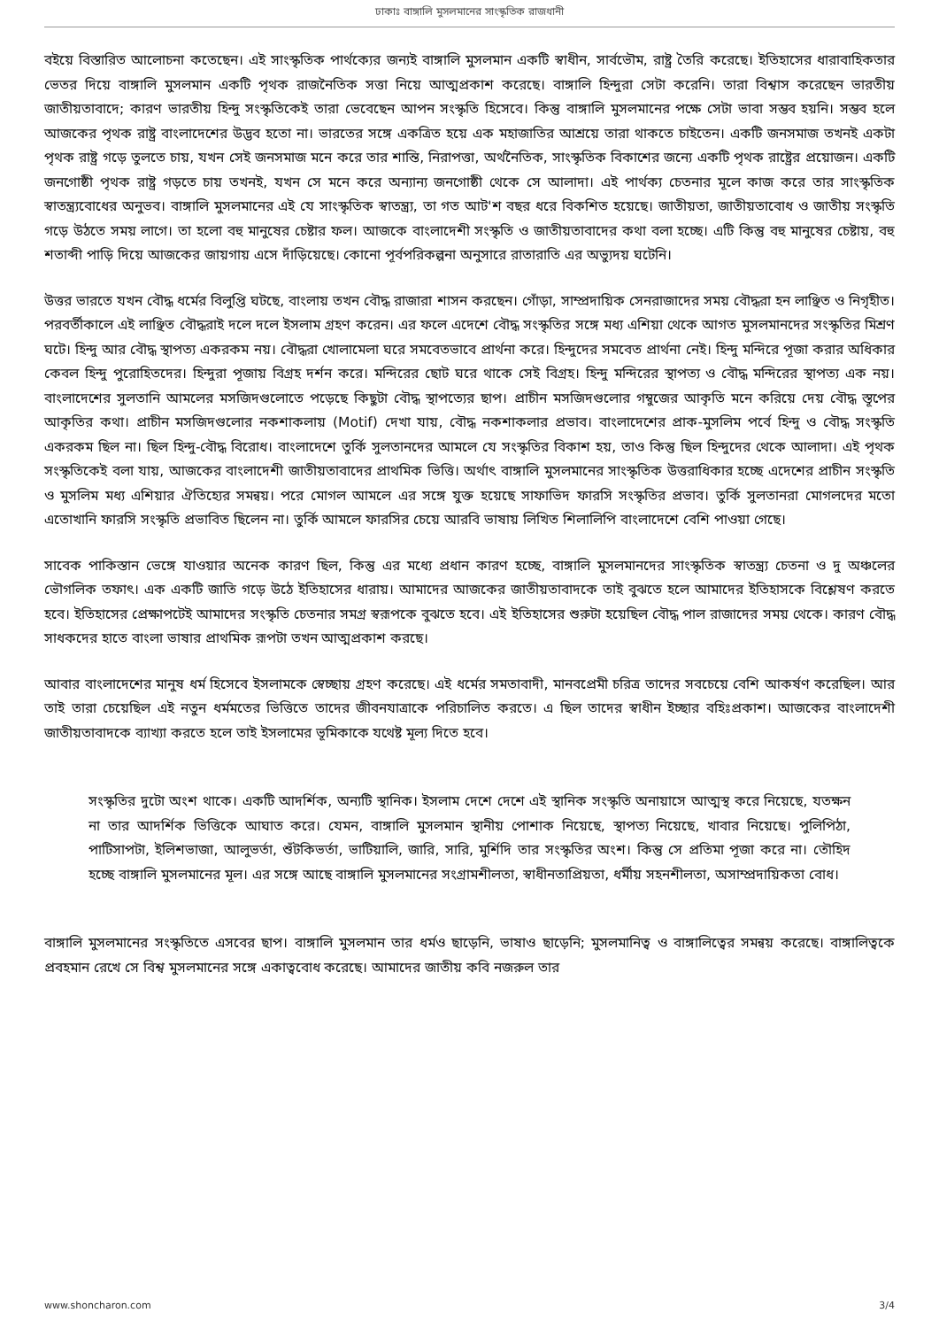ঢাকাঃ বাঙ্গালি মুসলমানের সাংস্কৃতিক রাজধানী
বইয়ে বিস্তারিত আলোচনা কতেছেন। এই সাংস্কৃতিক পার্থক্যের জন্যই বাঙ্গালি মুসলমান একটি স্বাধীন, সার্বভৌম, রাষ্ট্র তৈরি করেছে। ইতিহাসের ধারাবাহিকতার ভেতর দিয়ে বাঙ্গালি মুসলমান একটি পৃথক রাজনৈতিক সত্তা নিয়ে আত্মপ্রকাশ করেছে। বাঙ্গালি হিন্দুরা সেটা করেনি। তারা বিশ্বাস করেছেন ভারতীয় জাতীয়তাবাদে; কারণ ভারতীয় হিন্দু সংস্কৃতিকেই তারা ভেবেছেন আপন সংস্কৃতি হিসেবে। কিন্তু বাঙ্গালি মুসলমানের পক্ষে সেটা ভাবা সম্ভব হয়নি। সম্ভব হলে আজকের পৃথক রাষ্ট্র বাংলাদেশের উদ্ভব হতো না। ভারতের সঙ্গে একত্রিত হয়ে এক মহাজাতির আশ্রয়ে তারা থাকতে চাইতেন। একটি জনসমাজ তখনই একটা পৃথক রাষ্ট্র গড়ে তুলতে চায়, যখন সেই জনসমাজ মনে করে তার শান্তি, নিরাপত্তা, অর্থনৈতিক, সাংস্কৃতিক বিকাশের জন্যে একটি পৃথক রাষ্ট্রের প্রয়োজন। একটি জনগোষ্ঠী পৃথক রাষ্ট্র গড়তে চায় তখনই, যখন সে মনে করে অন্যান্য জনগোষ্ঠী থেকে সে আলাদা। এই পার্থক্য চেতনার মূলে কাজ করে তার সাংস্কৃতিক স্বাতন্ত্র্যবোধের অনুভব। বাঙ্গালি মুসলমানের এই যে সাংস্কৃতিক স্বাতন্ত্র্য, তা গত আট'শ বছর ধরে বিকশিত হয়েছে। জাতীয়তা, জাতীয়তাবোধ ও জাতীয় সংস্কৃতি গড়ে উঠতে সময় লাগে। তা হলো বহু মানুষের চেষ্টার ফল। আজকে বাংলাদেশী সংস্কৃতি ও জাতীয়তাবাদের কথা বলা হচ্ছে। এটি কিন্তু বহু মানুষের চেষ্টায়, বহু শতাব্দী পাড়ি দিয়ে আজকের জায়গায় এসে দাঁড়িয়েছে। কোনো পূর্বপরিকল্পনা অনুসারে রাতারাতি এর অভ্যুদয় ঘটেনি।
উত্তর ভারতে যখন বৌদ্ধ ধর্মের বিলুপ্তি ঘটছে, বাংলায় তখন বৌদ্ধ রাজারা শাসন করছেন। গোঁড়া, সাম্প্রদায়িক সেনরাজাদের সময় বৌদ্ধরা হন লাঞ্ছিত ও নিগৃহীত। পরবর্তীকালে এই লাঞ্ছিত বৌদ্ধরাই দলে দলে ইসলাম গ্রহণ করেন। এর ফলে এদেশে বৌদ্ধ সংস্কৃতির সঙ্গে মধ্য এশিয়া থেকে আগত মুসলমানদের সংস্কৃতির মিশ্রণ ঘটে। হিন্দু আর বৌদ্ধ স্থাপত্য একরকম নয়। বৌদ্ধরা খোলামেলা ঘরে সমবেতভাবে প্রার্থনা করে। হিন্দুদের সমবেত প্রার্থনা নেই। হিন্দু মন্দিরে পূজা করার অধিকার কেবল হিন্দু পুরোহিতদের। হিন্দুরা পূজায় বিগ্রহ দর্শন করে। মন্দিরের ছোট ঘরে থাকে সেই বিগ্রহ। হিন্দু মন্দিরের স্থাপত্য ও বৌদ্ধ মন্দিরের স্থাপত্য এক নয়। বাংলাদেশের সুলতানি আমলের মসজিদগুলোতে পড়েছে কিছুটা বৌদ্ধ স্থাপত্যের ছাপ। প্রাচীন মসজিদগুলোর গম্বুজের আকৃতি মনে করিয়ে দেয় বৌদ্ধ স্তূপের আকৃতির কথা। প্রাচীন মসজিদগুলোর নকশাকলায় (Motif) দেখা যায়, বৌদ্ধ নকশাকলার প্রভাব। বাংলাদেশের প্রাক-মুসলিম পর্বে হিন্দু ও বৌদ্ধ সংস্কৃতি একরকম ছিল না। ছিল হিন্দু-বৌদ্ধ বিরোধ। বাংলাদেশে তুর্কি সুলতানদের আমলে যে সংস্কৃতির বিকাশ হয়, তাও কিন্তু ছিল হিন্দুদের থেকে আলাদা। এই পৃথক সংস্কৃতিকেই বলা যায়, আজকের বাংলাদেশী জাতীয়তাবাদের প্রাথমিক ভিত্তি। অর্থাৎ বাঙ্গালি মুসলমানের সাংস্কৃতিক উত্তরাধিকার হচ্ছে এদেশের প্রাচীন সংস্কৃতি ও মুসলিম মধ্য এশিয়ার ঐতিহ্যের সমন্বয়। পরে মোগল আমলে এর সঙ্গে যুক্ত হয়েছে সাফাভিদ ফারসি সংস্কৃতির প্রভাব। তুর্কি সুলতানরা মোগলদের মতো এতোখানি ফারসি সংস্কৃতি প্রভাবিত ছিলেন না। তুর্কি আমলে ফারসির চেয়ে আরবি ভাষায় লিখিত শিলালিপি বাংলাদেশে বেশি পাওয়া গেছে।
সাবেক পাকিস্তান ভেঙ্গে যাওয়ার অনেক কারণ ছিল, কিন্তু এর মধ্যে প্রধান কারণ হচ্ছে, বাঙ্গালি মুসলমানদের সাংস্কৃতিক স্বাতন্ত্র্য চেতনা ও দু অঞ্চলের ভৌগলিক তফাৎ। এক একটি জাতি গড়ে উঠে ইতিহাসের ধারায়। আমাদের আজকের জাতীয়তাবাদকে তাই বুঝতে হলে আমাদের ইতিহাসকে বিশ্লেষণ করতে হবে। ইতিহাসের প্রেক্ষাপটেই আমাদের সংস্কৃতি চেতনার সমগ্র স্বরূপকে বুঝতে হবে। এই ইতিহাসের শুরুটা হয়েছিল বৌদ্ধ পাল রাজাদের সময় থেকে। কারণ বৌদ্ধ সাধকদের হাতে বাংলা ভাষার প্রাথমিক রূপটা তখন আত্মপ্রকাশ করছে।
আবার বাংলাদেশের মানুষ ধর্ম হিসেবে ইসলামকে স্বেচ্ছায় গ্রহণ করেছে। এই ধর্মের সমতাবাদী, মানবপ্রেমী চরিত্র তাদের সবচেয়ে বেশি আকর্ষণ করেছিল। আর তাই তারা চেয়েছিল এই নতুন ধর্মমতের ভিত্তিতে তাদের জীবনযাত্রাকে পরিচালিত করতে। এ ছিল তাদের স্বাধীন ইচ্ছার বহিঃপ্রকাশ। আজকের বাংলাদেশী জাতীয়তাবাদকে ব্যাখ্যা করতে হলে তাই ইসলামের ভূমিকাকে যথেষ্ট মূল্য দিতে হবে।
সংস্কৃতির দুটো অংশ থাকে। একটি আদর্শিক, অন্যটি স্থানিক। ইসলাম দেশে দেশে এই স্থানিক সংস্কৃতি অনায়াসে আত্মস্থ করে নিয়েছে, যতক্ষন না তার আদর্শিক ভিত্তিকে আঘাত করে। যেমন, বাঙ্গালি মুসলমান স্থানীয় পোশাক নিয়েছে, স্থাপত্য নিয়েছে, খাবার নিয়েছে। পুলিপিঠা, পাটিসাপটা, ইলিশভাজা, আলুভর্তা, শুঁটকিভর্তা, ভাটিয়ালি, জারি, সারি, মুর্শিদি তার সংস্কৃতির অংশ। কিন্তু সে প্রতিমা পূজা করে না। তৌহিদ হচ্ছে বাঙ্গালি মুসলমানের মূল। এর সঙ্গে আছে বাঙ্গালি মুসলমানের সংগ্রামশীলতা, স্বাধীনতাপ্রিয়তা, ধর্মীয় সহনশীলতা, অসাম্প্রদায়িকতা বোধ।
বাঙ্গালি মুসলমানের সংস্কৃতিতে এসবের ছাপ। বাঙ্গালি মুসলমান তার ধর্মও ছাড়েনি, ভাষাও ছাড়েনি; মুসলমানিত্ব ও বাঙ্গালিত্বের সমন্বয় করেছে। বাঙ্গালিত্বকে প্রবহমান রেখে সে বিশ্ব মুসলমানের সঙ্গে একাত্ববোধ করেছে। আমাদের জাতীয় কবি নজরুল তার
www.shoncharon.com 3/4